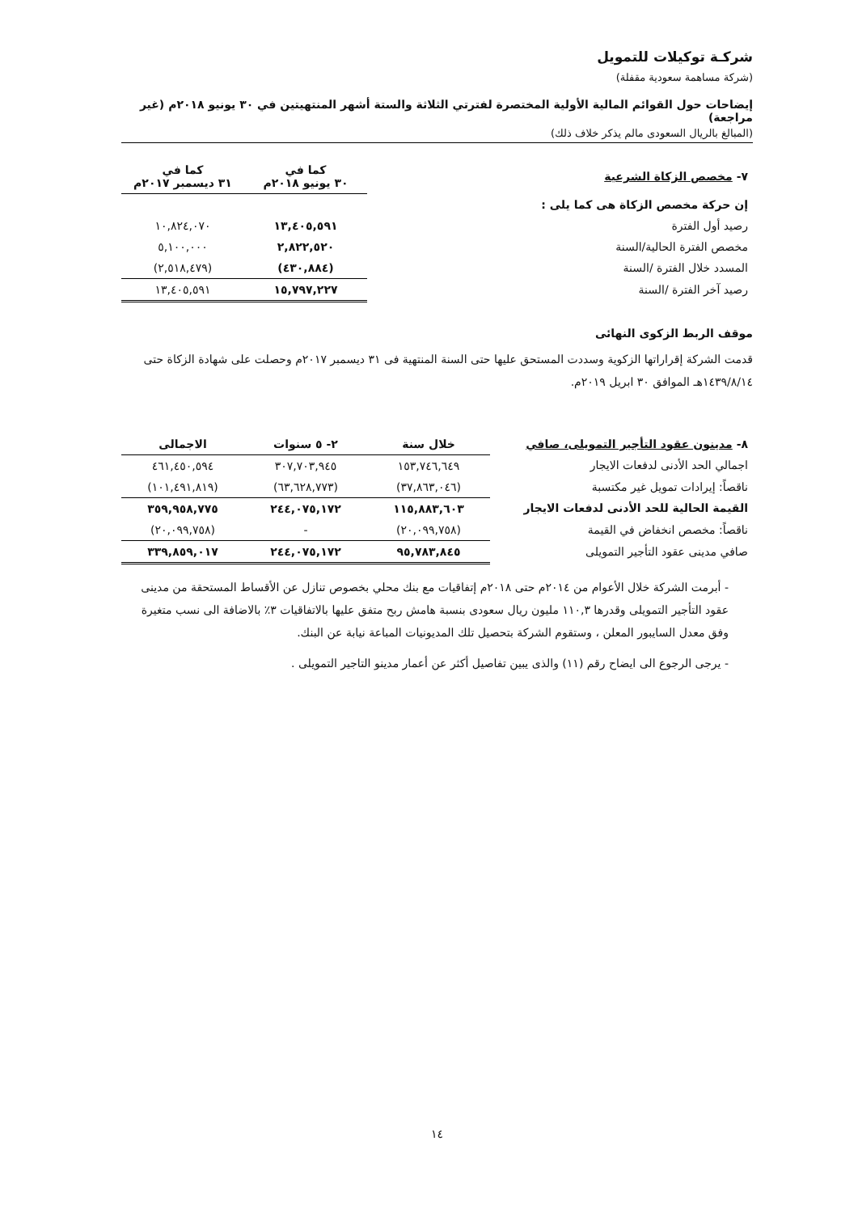شركـة توكيلات للتمويل
(شركة مساهمة سعودية مقفلة)
إيضاحات حول القوائم المالية الأولية المختصرة لفترتي الثلاثة والستة أشهر المنتهيتين في ٣٠ يونيو ٢٠١٨م (غير مراجعة)
(المبالغ بالريال السعودى مالم يذكر خلاف ذلك)
| ٧- مخصص الزكاة الشرعية | كما في ٣٠ يونيو ٢٠١٨م | كما في ٣١ ديسمبر ٢٠١٧م |
| --- | --- | --- |
| إن حركة مخصص الزكاة هى كما يلى : | | |
| رصيد أول الفترة | ١٣,٤٠٥,٥٩١ | ١٠,٨٢٤,٠٧٠ |
| مخصص الفترة الحالية/السنة | ٢,٨٢٢,٥٢٠ | ٥,١٠٠,٠٠٠ |
| المسدد خلال الفترة /السنة | (٤٣٠,٨٨٤) | (٢,٥١٨,٤٧٩) |
| رصيد آخر الفترة /السنة | ١٥,٧٩٧,٢٢٧ | ١٣,٤٠٥,٥٩١ |
موقف الربط الزكوى النهائى
قدمت الشركة إقراراتها الزكوية وسددت المستحق عليها حتى السنة المنتهية فى ٣١ ديسمبر ٢٠١٧م وحصلت على شهادة الزكاة حتى ١٤٣٩/٨/١٤هـ الموافق ٣٠ ابريل ٢٠١٩م.
| ٨- مدينون عقود التأجير التمويلى، صافي | خلال سنة | ٢- ٥ سنوات | الاجمالى |
| --- | --- | --- | --- |
| اجمالي الحد الأدنى لدفعات الايجار | ١٥٣,٧٤٦,٦٤٩ | ٣٠٧,٧٠٣,٩٤٥ | ٤٦١,٤٥٠,٥٩٤ |
| ناقصاً: إيرادات تمويل غير مكتسبة | (٣٧,٨٦٣,٠٤٦) | (٦٣,٦٢٨,٧٧٣) | (١٠١,٤٩١,٨١٩) |
| القيمة الحالية للحد الأدنى لدفعات الايجار | ١١٥,٨٨٣,٦٠٣ | ٢٤٤,٠٧٥,١٧٢ | ٣٥٩,٩٥٨,٧٧٥ |
| ناقصاً: مخصص انخفاض في القيمة | (٢٠,٠٩٩,٧٥٨) | - | (٢٠,٠٩٩,٧٥٨) |
| صافي مدينى عقود التأجير التمويلى | ٩٥,٧٨٣,٨٤٥ | ٢٤٤,٠٧٥,١٧٢ | ٣٣٩,٨٥٩,٠١٧ |
- أبرمت الشركة خلال الأعوام من ٢٠١٤م حتى ٢٠١٨م إتفاقيات مع بنك محلي بخصوص تنازل عن الأقساط المستحقة من مدينى عقود التأجير التمويلى وقدرها ١١٠,٣ مليون ريال سعودى بنسبة هامش ربح متفق عليها بالاتفاقيات ٣٪ بالاضافة الى نسب متغيرة وفق معدل السايبور المعلن ، وستقوم الشركة بتحصيل تلك المديونيات المباعة نيابة عن البنك.
- يرجى الرجوع الى ايضاح رقم (١١) والذى يبين تفاصيل أكثر عن أعمار مدينو التاجير التمويلى .
١٤